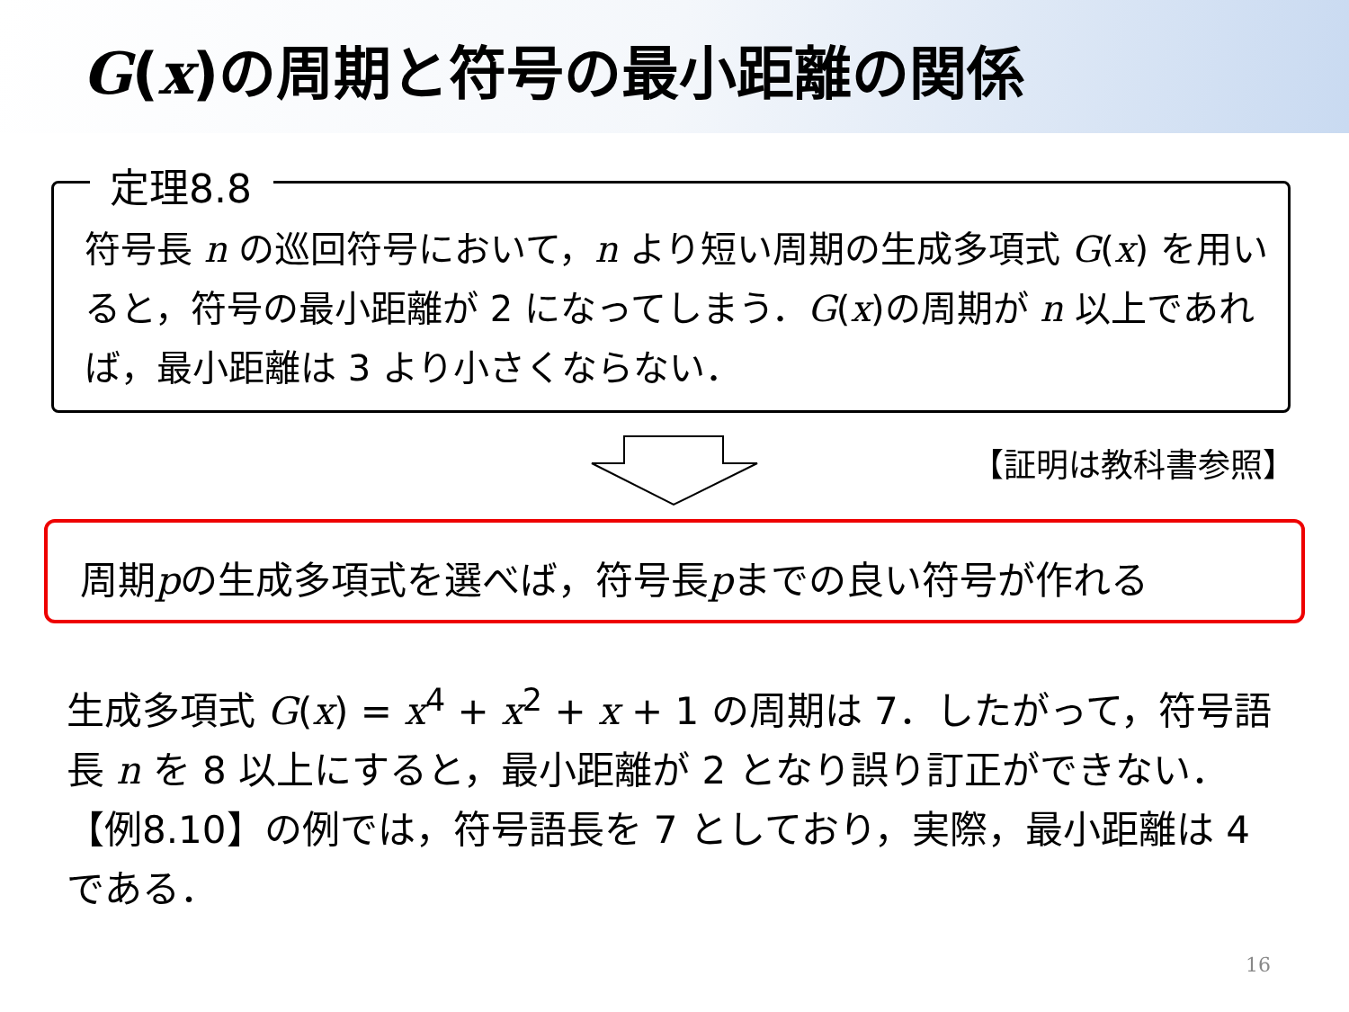G(x)の周期と符号の最小距離の関係
定理8.8
符号長 n の巡回符号において，n より短い周期の生成多項式 G(x) を用いると，符号の最小距離が 2 になってしまう．G(x)の周期が n 以上であれば，最小距離は 3 より小さくならない．
【証明は教科書参照】
周期pの生成多項式を選べば，符号長pまでの良い符号が作れる
生成多項式 G(x) = x<sup>4</sup> + x<sup>2</sup> + x + 1 の周期は 7．したがって，符号語長 n を 8 以上にすると，最小距離が 2 となり誤り訂正ができない．【例8.10】の例では，符号語長を 7 としており，実際，最小距離は 4 である．
16